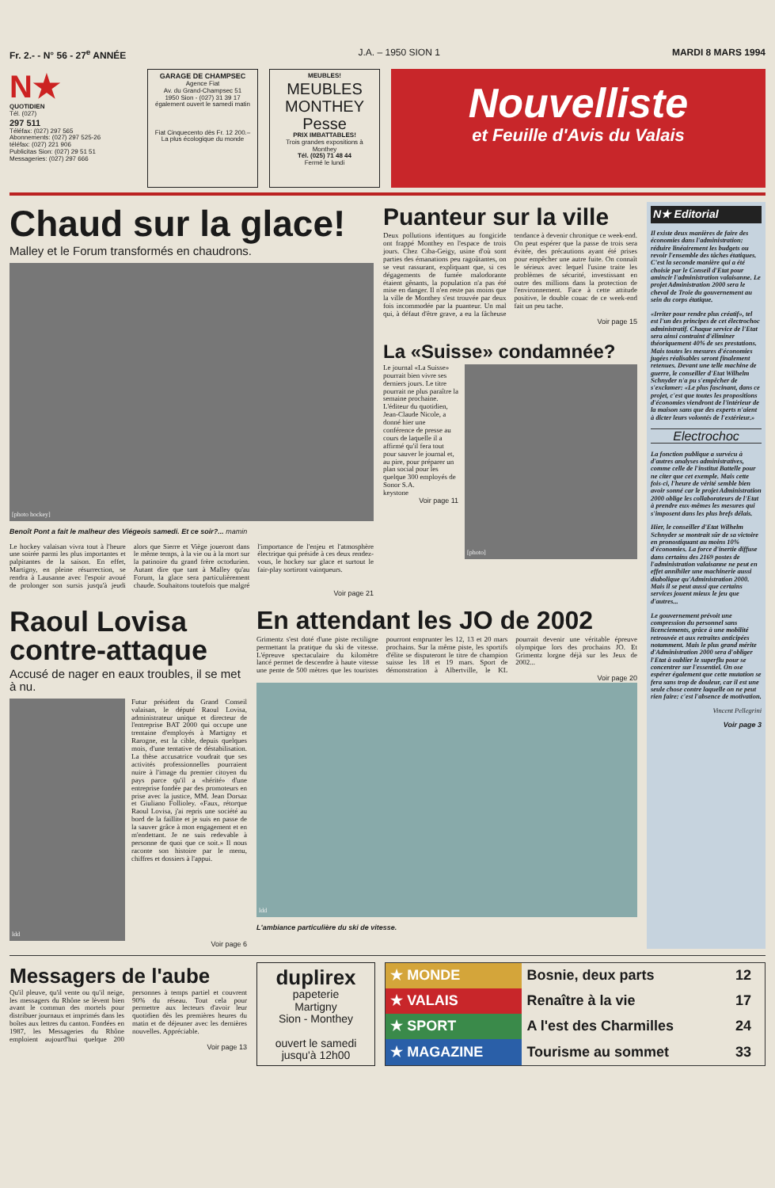Fr. 2.- - N° 56 - 27<sup>e</sup> ANNÉE J.A. – 1950 SION 1 MARDI 8 MARS 1994
N★
QUOTIDIEN
Tél. (027)
297 511
Téléfax: (027) 297 565
Abonnements: (027) 297 525-26
téléfax: (027) 221 906
Publicitas Sion: (027) 29 51 51
Messageries: (027) 297 666
GARAGE DE CHAMPSEC
Agence Fiat
Av. du Grand-Champsec 51
1950 Sion - (027) 31 39 17
également ouvert le samedi matin
Fiat Cinquecento dès Fr. 12 200.– La plus écologique du monde
MEUBLES!
MEUBLES MONTHEY Pesse
PRIX IMBATTABLES!
Trois grandes expositions à Monthey
Tél. (025) 71 48 44
Fermé le lundi
Nouvelliste
et Feuille d'Avis du Valais
Chaud sur la glace!
Malley et le Forum transformés en chaudrons.
[photo hockey]
Benoît Pont a fait le malheur des Viégeois samedi. Et ce soir?... mamin
Le hockey valaisan vivra tout à l'heure une soirée parmi les plus importantes et palpitantes de la saison. En effet, Martigny, en pleine résurrection, se rendra à Lausanne avec l'espoir avoué de prolonger son sursis jusqu'à jeudi alors que Sierre et Viège joueront dans le même temps, à la vie ou à la mort sur la patinoire du grand frère octodurien. Autant dire que tant à Malley qu'au Forum, la glace sera particulièrement chaude. Souhaitons toutefois que malgré l'importance de l'enjeu et l'atmosphère électrique qui préside à ces deux rendez-vous, le hockey sur glace et surtout le fair-play sortiront vainqueurs.
Voir page 21
Puanteur sur la ville
Deux pollutions identiques au fongicide ont frappé Monthey en l'espace de trois jours. Chez Ciba-Geigy, usine d'où sont parties des émanations peu ragoûtantes, on se veut rassurant, expliquant que, si ces dégagements de fumée malodorante étaient gênants, la population n'a pas été mise en danger. Il n'en reste pas moins que la ville de Monthey s'est trouvée par deux fois incommodée par la puanteur. Un mal qui, à défaut d'être grave, a eu la fâcheuse tendance à devenir chronique ce week-end. On peut espérer que la passe de trois sera évitée, des précautions ayant été prises pour empêcher une autre fuite. On connaît le sérieux avec lequel l'usine traite les problèmes de sécurité, investissant en outre des millions dans la protection de l'environnement. Face à cette attitude positive, le double couac de ce week-end fait un peu tache.
Voir page 15
La «Suisse» condamnée?
Le journal «La Suisse» pourrait bien vivre ses derniers jours. Le titre pourrait ne plus paraître la semaine prochaine. L'éditeur du quotidien, Jean-Claude Nicole, a donné hier une conférence de presse au cours de laquelle il a affirmé qu'il fera tout pour sauver le journal et, au pire, pour préparer un plan social pour les quelque 300 employés de Sonor S.A.
keystone
Voir page 11
[photo]
Raoul Lovisa contre-attaque
Accusé de nager en eaux troubles, il se met à nu.
ldd
Futur président du Grand Conseil valaisan, le député Raoul Lovisa, administrateur unique et directeur de l'entreprise BAT 2000 qui occupe une trentaine d'employés à Martigny et Rarogne, est la cible, depuis quelques mois, d'une tentative de déstabilisation. La thèse accusatrice voudrait que ses activités professionnelles pourraient nuire à l'image du premier citoyen du pays parce qu'il a «hérité» d'une entreprise fondée par des promoteurs en prise avec la justice, MM. Jean Dorsaz et Giuliano Follioley. «Faux, rétorque Raoul Lovisa, j'ai repris une société au bord de la faillite et je suis en passe de la sauver grâce à mon engagement et en m'endettant. Je ne suis redevable à personne de quoi que ce soit.» Il nous raconte son histoire par le menu, chiffres et dossiers à l'appui.
Voir page 6
En attendant les JO de 2002
Grimentz s'est doté d'une piste rectiligne permettant la pratique du ski de vitesse. L'épreuve spectaculaire du kilomètre lancé permet de descendre à haute vitesse une pente de 500 mètres que les touristes pourront emprunter les 12, 13 et 20 mars prochains. Sur la même piste, les sportifs d'élite se disputeront le titre de champion suisse les 18 et 19 mars. Sport de démonstration à Albertville, le KL pourrait devenir une véritable épreuve olympique lors des prochains JO. Et Grimentz lorgne déjà sur les Jeux de 2002...
Voir page 20
ldd
L'ambiance particulière du ski de vitesse.
N★ Editorial
Il existe deux manières de faire des économies dans l'administration: réduire linéairement les budgets ou revoir l'ensemble des tâches étatiques. C'est la seconde manière qui a été choisie par le Conseil d'Etat pour amincir l'administration valaisanne. Le projet Administration 2000 sera le cheval de Troie du gouvernement au sein du corps étatique.
«Irriter pour rendre plus créatif», tel est l'un des principes de cet électrochoc administratif. Chaque service de l'Etat sera ainsi contraint d'éliminer théoriquement 40% de ses prestations. Mais toutes les mesures d'économies jugées réalisables seront finalement retenues. Devant une telle machine de guerre, le conseiller d'Etat Wilhelm Schnyder n'a pu s'empêcher de s'exclamer: «Le plus fascinant, dans ce projet, c'est que toutes les propositions d'économies viendront de l'intérieur de la maison sans que des experts n'aient à dicter leurs volontés de l'extérieur.»
Electrochoc
La fonction publique a survécu à d'autres analyses administratives, comme celle de l'institut Battelle pour ne citer que cet exemple. Mais cette fois-ci, l'heure de vérité semble bien avoir sonné car le projet Administration 2000 oblige les collaborateurs de l'Etat à prendre eux-mêmes les mesures qui s'imposent dans les plus brefs délais.
Hier, le conseiller d'Etat Wilhelm Schnyder se montrait sûr de sa victoire en pronostiquant au moins 10% d'économies. La force d'inertie diffuse dans certains des 2169 postes de l'administration valaisanne ne peut en effet annihiler une machinerie aussi diabolique qu'Administration 2000. Mais il se peut aussi que certains services jouent mieux le jeu que d'autres...
Le gouvernement prévoit une compression du personnel sans licenciements, grâce à une mobilité retrouvée et aux retraites anticipées notamment. Mais le plus grand mérite d'Administration 2000 sera d'obliger l'Etat à oublier le superflu pour se concentrer sur l'essentiel. On ose espérer également que cette mutation se fera sans trop de douleur, car il est une seule chose contre laquelle on ne peut rien faire: c'est l'absence de motivation.
Vincent Pellegrini
Voir page 3
Messagers de l'aube
Qu'il pleuve, qu'il vente ou qu'il neige, les messagers du Rhône se lèvent bien avant le commun des mortels pour distribuer journaux et imprimés dans les boîtes aux lettres du canton. Fondées en 1987, les Messageries du Rhône emploient aujourd'hui quelque 200 personnes à temps partiel et couvrent 90% du réseau. Tout cela pour permettre aux lecteurs d'avoir leur quotidien dès les premières heures du matin et de déjeuner avec les dernières nouvelles. Appréciable.
Voir page 13
duplirex
papeterie
Martigny
Sion - Monthey
ouvert le samedi jusqu'à 12h00
| ★ MONDE | Bosnie, deux parts | 12 |
| ★ VALAIS | Renaître à la vie | 17 |
| ★ SPORT | A l'est des Charmilles | 24 |
| ★ MAGAZINE | Tourisme au sommet | 33 |